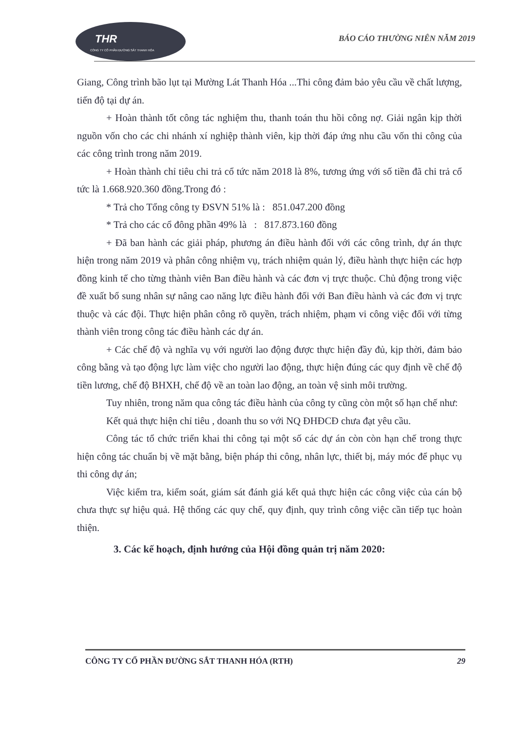THR
CÔNG TY CỔ PHẦN ĐƯỜNG SẮT THANH HÓA
BÁO CÁO THƯỜNG NIÊN NĂM 2019
Giang, Công trình bão lụt tại Mường Lát Thanh Hóa ...Thi công đảm bảo yêu cầu về chất lượng, tiến độ tại dự án.
+ Hoàn thành tốt công tác nghiệm thu, thanh toán thu hồi công nợ. Giải ngân kịp thời nguồn vốn cho các chi nhánh xí nghiệp thành viên, kịp thời đáp ứng nhu cầu vốn thi công của các công trình trong năm 2019.
+ Hoàn thành chỉ tiêu chi trả cổ tức năm 2018 là 8%, tương ứng với số tiền đã chi trả cổ tức là 1.668.920.360 đồng.Trong đó :
* Trả cho Tổng công ty ĐSVN 51% là : 851.047.200 đồng
* Trả cho các cổ đông phần 49% là : 817.873.160 đồng
+ Đã ban hành các giải pháp, phương án điều hành đối với các công trình, dự án thực hiện trong năm 2019 và phân công nhiệm vụ, trách nhiệm quản lý, điều hành thực hiện các hợp đồng kinh tế cho từng thành viên Ban điều hành và các đơn vị trực thuộc. Chủ động trong việc đề xuất bổ sung nhân sự nâng cao năng lực điều hành đối với Ban điều hành và các đơn vị trực thuộc và các đội. Thực hiện phân công rõ quyền, trách nhiệm, phạm vi công việc đối với từng thành viên trong công tác điều hành các dự án.
+ Các chế độ và nghĩa vụ với người lao động được thực hiện đầy đủ, kịp thời, đảm bảo công bằng và tạo động lực làm việc cho người lao động, thực hiện đúng các quy định về chế độ tiền lương, chế độ BHXH, chế độ về an toàn lao động, an toàn vệ sinh môi trường.
Tuy nhiên, trong năm qua công tác điều hành của công ty cũng còn một số hạn chế như:
Kết quả thực hiện chỉ tiêu , doanh thu so với NQ ĐHĐCĐ chưa đạt yêu cầu.
Công tác tổ chức triển khai thi công tại một số các dự án còn còn hạn chế trong thực hiện công tác chuẩn bị về mặt bằng, biện pháp thi công, nhân lực, thiết bị, máy móc để phục vụ thi công dự án;
Việc kiểm tra, kiểm soát, giám sát đánh giá kết quả thực hiện các công việc của cán bộ chưa thực sự hiệu quả. Hệ thống các quy chế, quy định, quy trình công việc cần tiếp tục hoàn thiện.
3. Các kế hoạch, định hướng của Hội đồng quản trị năm 2020:
CÔNG TY CỔ PHẦN ĐƯỜNG SẮT THANH HÓA (RTH) 29